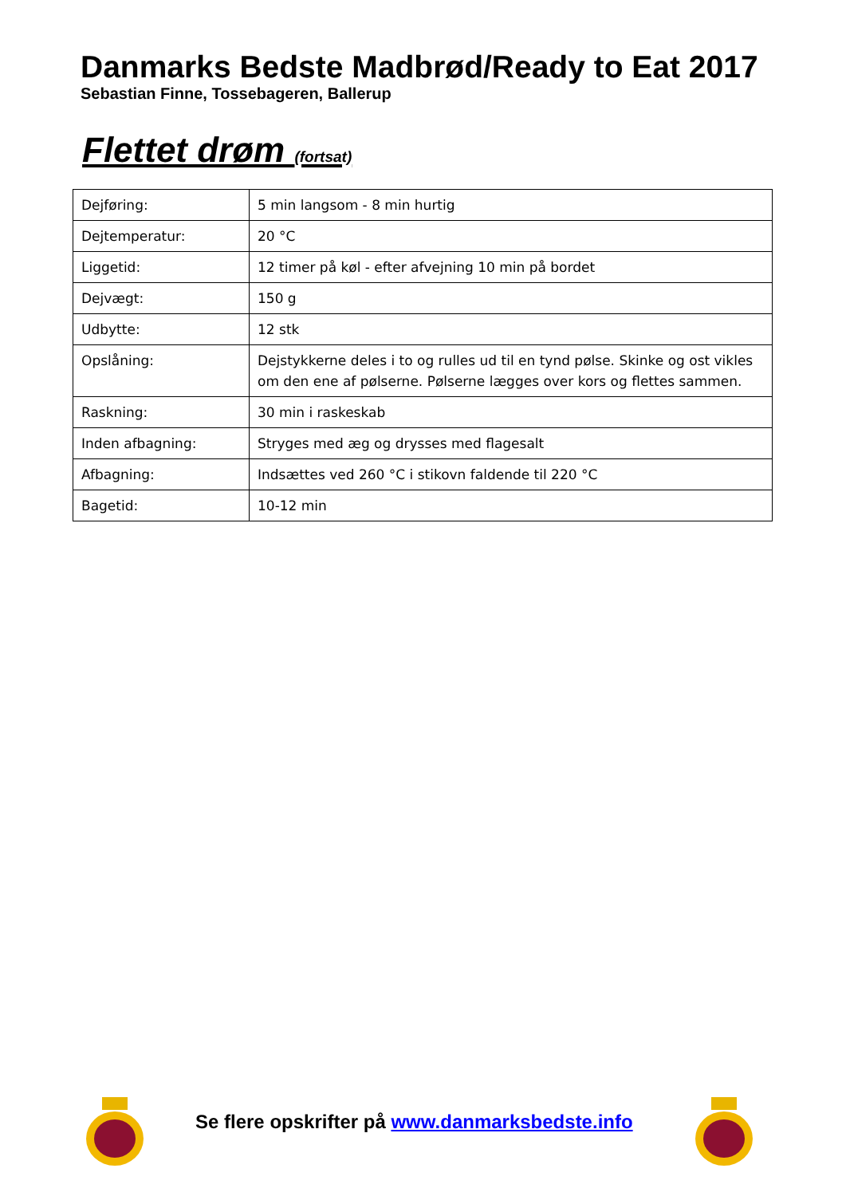Danmarks Bedste Madbrød/Ready to Eat 2017
Sebastian Finne, Tossebageren, Ballerup
Flettet drøm (fortsat)
| Dejføring: | 5 min langsom - 8 min hurtig |
| Dejtemperatur: | 20 °C |
| Liggetid: | 12 timer på køl - efter afvejning 10 min på bordet |
| Dejvægt: | 150 g |
| Udbytte: | 12 stk |
| Opslåning: | Dejstykkerne deles i to og rulles ud til en tynd pølse. Skinke og ost vikles om den ene af pølserne. Pølserne lægges over kors og flettes sammen. |
| Raskning: | 30 min i raskeskab |
| Inden afbagning: | Stryges med æg og drysses med flagesalt |
| Afbagning: | Indsættes ved 260 °C i stikovn faldende til 220 °C |
| Bagetid: | 10-12 min |
Se flere opskrifter på www.danmarksbedste.info